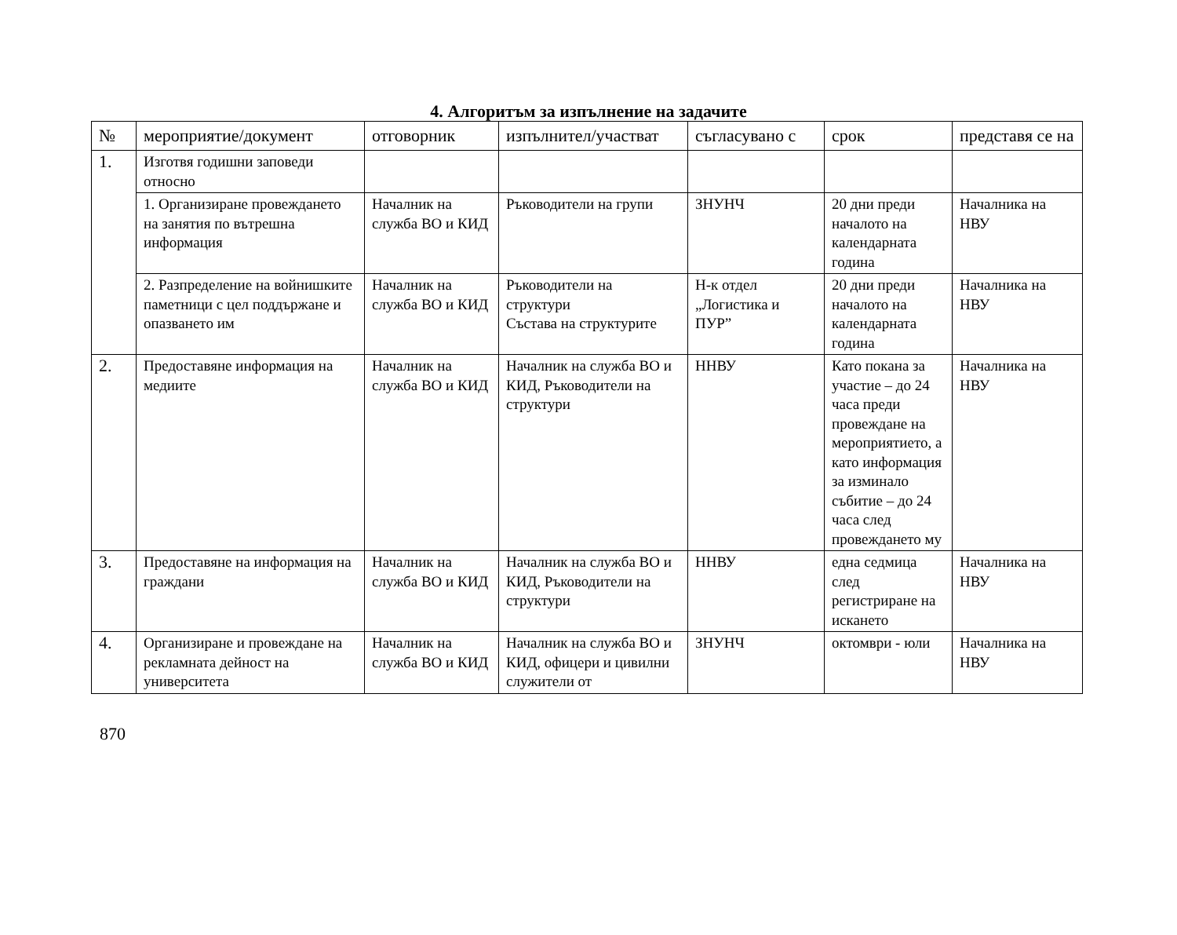4. Алгоритъм за изпълнение на задачите
| № | мероприятие/документ | отговорник | изпълнител/участват | съгласувано с | срок | представя се на |
| --- | --- | --- | --- | --- | --- | --- |
| 1. | Изготвя годишни заповеди относно | | | | | |
| | 1. Организиране провеждането на занятия по вътрешна информация | Началник на служба ВО и КИД | Ръководители на групи | ЗНУНЧ | 20 дни преди началото на календарната година | Началника на НВУ |
| | 2. Разпределение на войнишките паметници с цел поддържане и опазването им | Началник на служба ВО и КИД | Ръководители на структури Състава на структурите | Н-к отдел „Логистика и ПУР” | 20 дни преди началото на календарната година | Началника на НВУ |
| 2. | Предоставяне информация на медиите | Началник на служба ВО и КИД | Началник на служба ВО и КИД, Ръководители на структури | ННВУ | Като покана за участие – до 24 часа преди провеждане на мероприятието, а като информация за изминало събитие – до 24 часа след провеждането му | Началника на НВУ |
| 3. | Предоставяне на информация на граждани | Началник на служба ВО и КИД | Началник на служба ВО и КИД, Ръководители на структури | ННВУ | една седмица след регистриране на искането | Началника на НВУ |
| 4. | Организиране и провеждане на рекламната дейност на университета | Началник на служба ВО и КИД | Началник на служба ВО и КИД, офицери и цивилни служители от | ЗНУНЧ | октомври - юли | Началника на НВУ |
870